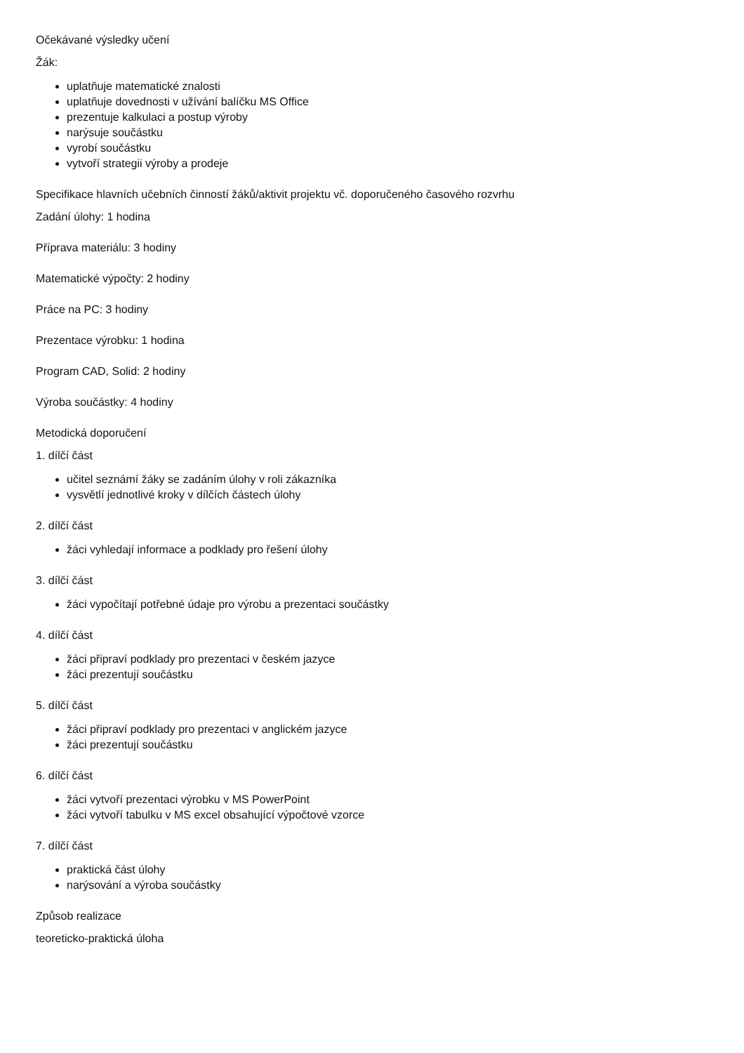Očekávané výsledky učení
Žák:
uplatňuje matematické znalosti
uplatňuje dovednosti v užívání balíčku MS Office
prezentuje kalkulaci a postup výroby
narýsuje součástku
vyrobí součástku
vytvoří strategii výroby a prodeje
Specifikace hlavních učebních činností žáků/aktivit projektu vč. doporučeného časového rozvrhu
Zadání úlohy: 1 hodina
Příprava materiálu: 3 hodiny
Matematické výpočty: 2 hodiny
Práce na PC: 3 hodiny
Prezentace výrobku: 1 hodina
Program CAD, Solid: 2 hodiny
Výroba součástky: 4 hodiny
Metodická doporučení
1. dílčí část
učitel seznámí žáky se zadáním úlohy v roli zákazníka
vysvětlí jednotlivé kroky v dílčích částech úlohy
2. dílčí část
žáci vyhledají informace a podklady pro řešení úlohy
3. dílčí část
žáci vypočítají potřebné údaje pro výrobu a prezentaci součástky
4. dílčí část
žáci připraví podklady pro prezentaci v českém jazyce
žáci prezentují součástku
5. dílčí část
žáci připraví podklady pro prezentaci v anglickém jazyce
žáci prezentují součástku
6. dílčí část
žáci vytvoří prezentaci výrobku v MS PowerPoint
žáci vytvoří tabulku v MS excel obsahující výpočtové vzorce
7. dílčí část
praktická část úlohy
narýsování a výroba součástky
Způsob realizace
teoreticko-praktická úloha